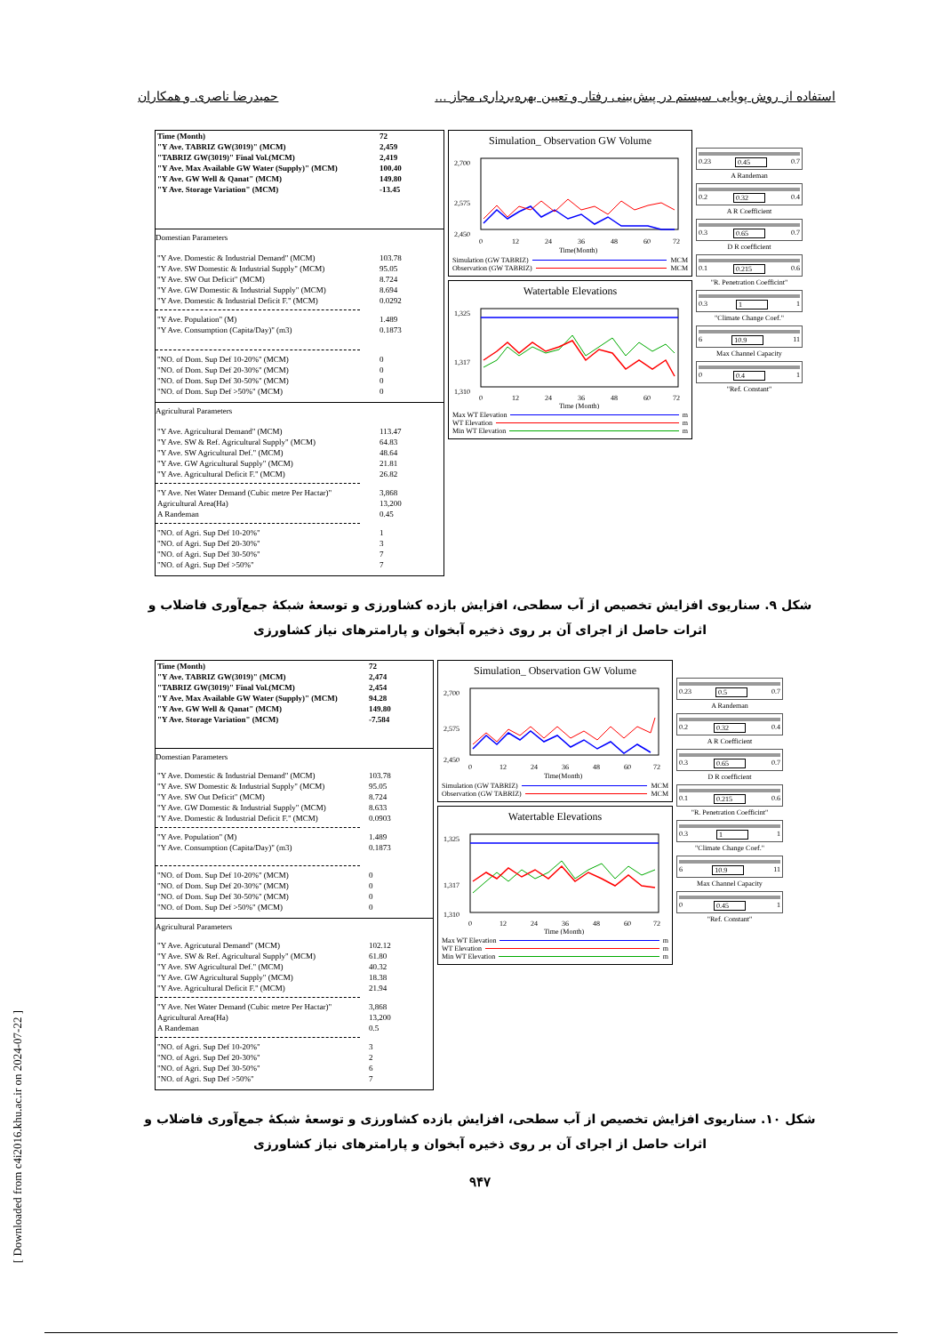[ Downloaded from c4i2016.khu.ac.ir on 2024-07-22 ]
استفاده از روش پویایی سیستم در پیش‌بینی رفتار و تعیین بهره‌برداری مجاز ... حمیدرضا ناصری و همکاران
| Time (Month) | 72 |
| "Y Ave. TABRIZ GW(3019)" (MCM) | 2,459 |
| "TABRIZ GW(3019)" Final Vol.(MCM) | 2,419 |
| "Y Ave. Max Available GW Water (Supply)" (MCM) | 100.40 |
| "Y Ave. GW Well & Qanat" (MCM) | 149.80 |
| "Y Ave. Storage Variation" (MCM) | -13.45 |
Domestian Parameters
| "Y Ave. Domestic & Industrial Demand" (MCM) | 103.78 |
| "Y Ave. SW Domestic & Industrial Supply" (MCM) | 95.05 |
| "Y Ave. SW Out Deficit" (MCM) | 8.724 |
| "Y Ave. GW Domestic & Industrial Supply" (MCM) | 8.694 |
| "Y Ave. Domestic & Industrial Deficit F." (MCM) | 0.0292 |
| "Y Ave. Population" (M) | 1.489 |
| "Y Ave. Consumption (Capita/Day)" (m3) | 0.1873 |
| "NO. of Dom. Sup Def 10-20%" (MCM) | 0 |
| "NO. of Dom. Sup Def 20-30%" (MCM) | 0 |
| "NO. of Dom. Sup Def 30-50%" (MCM) | 0 |
| "NO. of Dom. Sup Def >50%" (MCM) | 0 |
Agricultural Parameters
| "Y Ave. Agricultural Demand" (MCM) | 113.47 |
| "Y Ave. SW & Ref. Agricultural Supply" (MCM) | 64.83 |
| "Y Ave. SW Agricultural Def." (MCM) | 48.64 |
| "Y Ave. GW Agricultural Supply" (MCM) | 21.81 |
| "Y Ave. Agricultural Deficit F." (MCM) | 26.82 |
| "Y Ave. Net Water Demand (Cubic metre Per Hactar)" | 3,868 |
| Agricultural Area(Ha) | 13,200 |
| A Randeman | 0.45 |
| "NO. of Agri. Sup Def 10-20%" | 1 |
| "NO. of Agri. Sup Def 20-30%" | 3 |
| "NO. of Agri. Sup Def 30-50%" | 7 |
| "NO. of Agri. Sup Def >50%" | 7 |
Simulation_ Observation GW Volume
2,700
2,575
2,450
0
12
24
36
48
60
72
Time(Month)
Simulation (GW TABRIZ) MCM
Observation (GW TABRIZ) MCM
Watertable Elevations
1,325
1,317
1,310
0
12
24
36
48
60
72
Time (Month)
Max WT Elevation m
WT Elevation m
Min WT Elevation m
0.23 0.45 0.7
A Randeman
0.2 0.32 0.4
A R Coefficient
0.3 0.65 0.7
D R coefficient
0.1 0.215 0.6
"R. Penetration Coefficint"
0.3 1 1
"Climate Change Coef."
6 10.9 11
Max Channel Capacity
0 0.4 1
"Ref. Constant"
شکل ۹. سناریوی افزایش تخصیص از آب سطحی، افزایش بازده کشاورزی و توسعهٔ شبکهٔ جمع‌آوری فاضلاب و اثرات حاصل از اجرای آن بر روی ذخیره آبخوان و پارامترهای نیاز کشاورزی
| Time (Month) | 72 |
| "Y Ave. TABRIZ GW(3019)" (MCM) | 2,474 |
| "TABRIZ GW(3019)" Final Vol.(MCM) | 2,454 |
| "Y Ave. Max Available GW Water (Supply)" (MCM) | 94.28 |
| "Y Ave. GW Well & Qanat" (MCM) | 149.80 |
| "Y Ave. Storage Variation" (MCM) | -7.584 |
Domestian Parameters
| "Y Ave. Domestic & Industrial Demand" (MCM) | 103.78 |
| "Y Ave. SW Domestic & Industrial Supply" (MCM) | 95.05 |
| "Y Ave. SW Out Deficit" (MCM) | 8.724 |
| "Y Ave. GW Domestic & Industrial Supply" (MCM) | 8.633 |
| "Y Ave. Domestic & Industrial Deficit F." (MCM) | 0.0903 |
| "Y Ave. Population" (M) | 1.489 |
| "Y Ave. Consumption (Capita/Day)" (m3) | 0.1873 |
| "NO. of Dom. Sup Def 10-20%" (MCM) | 0 |
| "NO. of Dom. Sup Def 20-30%" (MCM) | 0 |
| "NO. of Dom. Sup Def 30-50%" (MCM) | 0 |
| "NO. of Dom. Sup Def >50%" (MCM) | 0 |
Agricultural Parameters
| "Y Ave. Agricutural Demand" (MCM) | 102.12 |
| "Y Ave. SW & Ref. Agricultural Supply" (MCM) | 61.80 |
| "Y Ave. SW Agricultural Def." (MCM) | 40.32 |
| "Y Ave. GW Agricultural Supply" (MCM) | 18.38 |
| "Y Ave. Agricultural Deficit F." (MCM) | 21.94 |
| "Y Ave. Net Water Demand (Cubic metre Per Hactar)" | 3,868 |
| Agricultural Area(Ha) | 13,200 |
| A Randeman | 0.5 |
| "NO. of Agri. Sup Def 10-20%" | 3 |
| "NO. of Agri. Sup Def 20-30%" | 2 |
| "NO. of Agri. Sup Def 30-50%" | 6 |
| "NO. of Agri. Sup Def >50%" | 7 |
Simulation_ Observation GW Volume
2,700
2,575
2,450
0
12
24
36
48
60
72
Time(Month)
Simulation (GW TABRIZ) MCM
Observation (GW TABRIZ) MCM
Watertable Elevations
1,325
1,317
1,310
0
12
24
36
48
60
72
Time (Month)
Max WT Elevation m
WT Elevation m
Min WT Elevation m
0.23 0.5 0.7
A Randeman
0.2 0.32 0.4
A R Coefficient
0.3 0.65 0.7
D R coefficient
0.1 0.215 0.6
"R. Penetration Coefficint"
0.3 1 1
"Climate Change Coef."
6 10.9 11
Max Channel Capacity
0 0.45 1
"Ref. Constant"
شکل ۱۰. سناریوی افزایش تخصیص از آب سطحی، افزایش بازده کشاورزی و توسعهٔ شبکهٔ جمع‌آوری فاضلاب و اثرات حاصل از اجرای آن بر روی ذخیره آبخوان و پارامترهای نیاز کشاورزی
۹۴۷